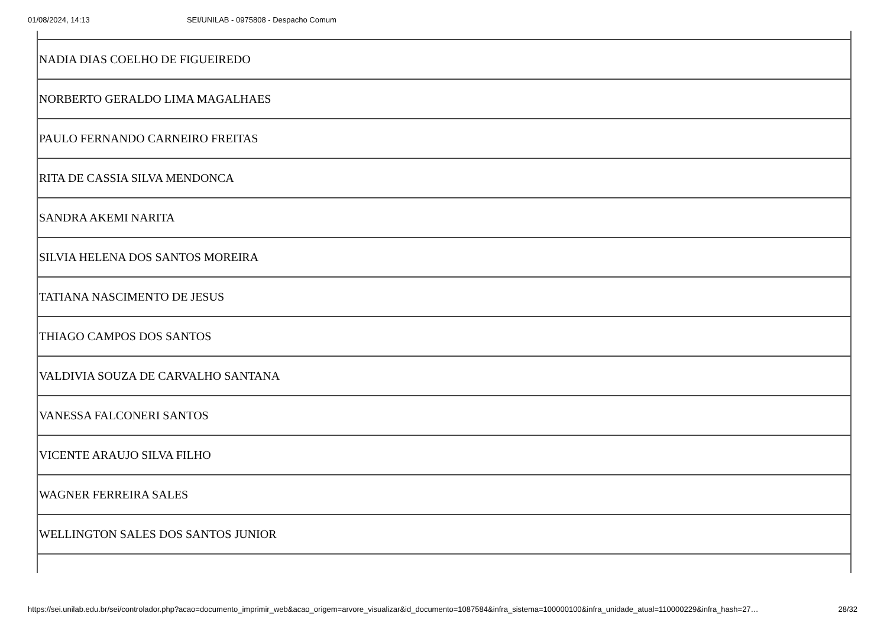01/08/2024, 14:13 SEI/UNILAB - 0975808 - Despacho Comum
| NADIA DIAS COELHO DE FIGUEIREDO |
| NORBERTO GERALDO LIMA MAGALHAES |
| PAULO FERNANDO CARNEIRO FREITAS |
| RITA DE CASSIA SILVA MENDONCA |
| SANDRA AKEMI NARITA |
| SILVIA HELENA DOS SANTOS MOREIRA |
| TATIANA NASCIMENTO DE JESUS |
| THIAGO CAMPOS DOS SANTOS |
| VALDIVIA SOUZA DE CARVALHO SANTANA |
| VANESSA FALCONERI SANTOS |
| VICENTE ARAUJO SILVA FILHO |
| WAGNER FERREIRA SALES |
| WELLINGTON SALES DOS SANTOS JUNIOR |
https://sei.unilab.edu.br/sei/controlador.php?acao=documento_imprimir_web&acao_origem=arvore_visualizar&id_documento=1087584&infra_sistema=100000100&infra_unidade_atual=110000229&infra_hash=27… 28/32